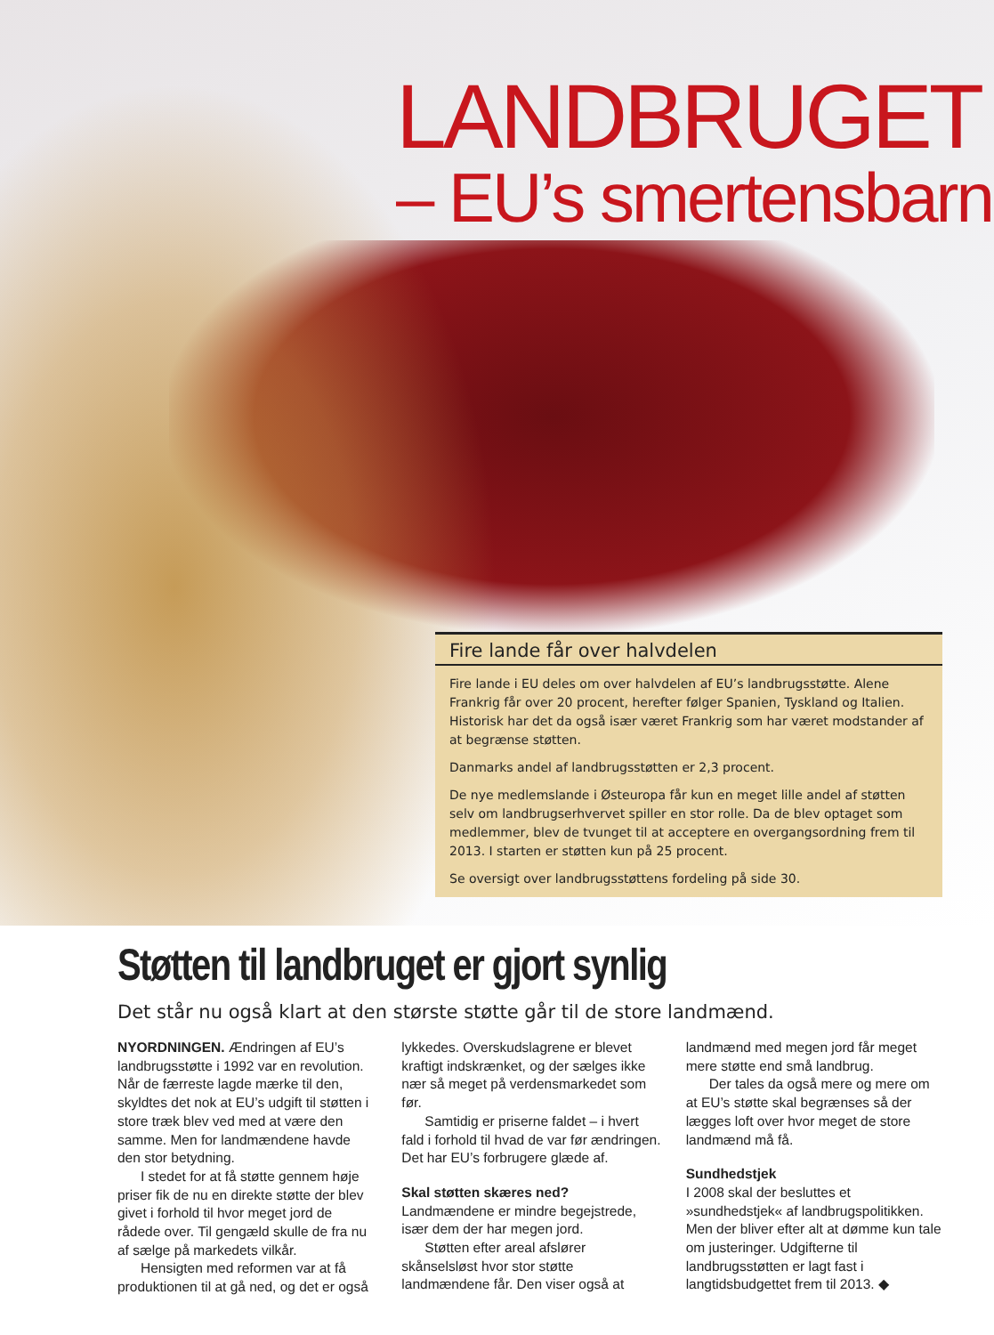LANDBRUGET
– EU’s smertensbarn
Fire lande får over halvdelen
Fire lande i EU deles om over halvdelen af EU’s landbrugsstøtte. Alene Frankrig får over 20 procent, herefter følger Spanien, Tyskland og Italien. Historisk har det da også især været Frankrig som har været modstander af at begrænse støtten.
Danmarks andel af landbrugsstøtten er 2,3 procent.
De nye medlemslande i Østeuropa får kun en meget lille andel af støtten selv om landbrugserhvervet spiller en stor rolle. Da de blev optaget som medlemmer, blev de tvunget til at acceptere en overgangsordning frem til 2013. I starten er støtten kun på 25 procent.
Se oversigt over landbrugsstøttens fordeling på side 30.
Støtten til landbruget er gjort synlig
Det står nu også klart at den største støtte går til de store landmænd.
NYORDNINGEN. Ændringen af EU’s landbrugsstøtte i 1992 var en revolution. Når de færreste lagde mærke til den, skyldtes det nok at EU’s udgift til støtten i store træk blev ved med at være den samme. Men for landmændene havde den stor betydning.
I stedet for at få støtte gennem høje priser fik de nu en direkte støtte der blev givet i forhold til hvor meget jord de rådede over. Til gengæld skulle de fra nu af sælge på markedets vilkår.
Hensigten med reformen var at få produktionen til at gå ned, og det er også lykkedes. Overskudslagrene er blevet kraftigt indskrænket, og der sælges ikke nær så meget på verdensmarkedet som før.
Samtidig er priserne faldet – i hvert fald i forhold til hvad de var før ændringen. Det har EU’s forbrugere glæde af.
Skal støtten skæres ned?
Landmændene er mindre begejstrede, især dem der har megen jord.
Støtten efter areal afslører skånselsløst hvor stor støtte landmændene får. Den viser også at landmænd med megen jord får meget mere støtte end små landbrug.
Der tales da også mere og mere om at EU’s støtte skal begrænses så der lægges loft over hvor meget de store landmænd må få.
Sundhedstjek
I 2008 skal der besluttes et »sundhedstjek« af landbrugspolitikken. Men der bliver efter alt at dømme kun tale om justeringer. Udgifterne til landbrugsstøtten er lagt fast i langtidsbudgettet frem til 2013. ◆